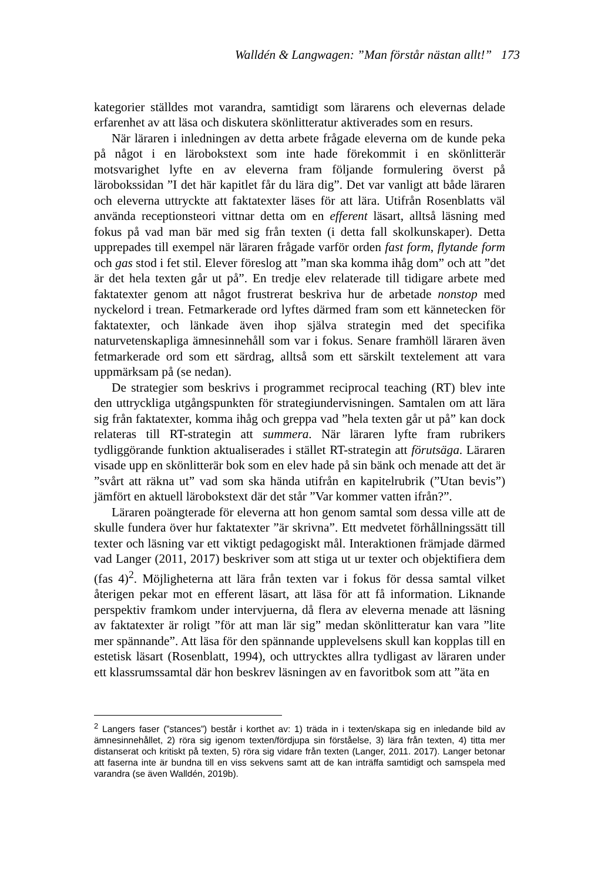Walldén & Langwagen: ”Man förstår nästan allt!” 173
kategorier ställdes mot varandra, samtidigt som lärarens och elevernas delade erfarenhet av att läsa och diskutera skönlitteratur aktiverades som en resurs.
När läraren i inledningen av detta arbete frågade eleverna om de kunde peka på något i en lärobokstext som inte hade förekommit i en skönlitterär motsvarighet lyfte en av eleverna fram följande formulering överst på lärobokssidan ”I det här kapitlet får du lära dig”. Det var vanligt att både läraren och eleverna uttryckte att faktatexter läses för att lära. Utifrån Rosenblatts väl använda receptionsteori vittnar detta om en efferent läsart, alltså läsning med fokus på vad man bär med sig från texten (i detta fall skolkunskaper). Detta upprepades till exempel när läraren frågade varför orden fast form, flytande form och gas stod i fet stil. Elever föreslog att ”man ska komma ihåg dom” och att ”det är det hela texten går ut på”. En tredje elev relaterade till tidigare arbete med faktatexter genom att något frustrerat beskriva hur de arbetade nonstop med nyckelord i trean. Fetmarkerade ord lyftes därmed fram som ett kännetecken för faktatexter, och länkade även ihop själva strategin med det specifika naturvetenskapliga ämnesinnehåll som var i fokus. Senare framhöll läraren även fetmarkerade ord som ett särdrag, alltså som ett särskilt textelement att vara uppmärksam på (se nedan).
De strategier som beskrivs i programmet reciprocal teaching (RT) blev inte den uttryckliga utgångspunkten för strategiundervisningen. Samtalen om att lära sig från faktatexter, komma ihåg och greppa vad ”hela texten går ut på” kan dock relateras till RT-strategin att summera. När läraren lyfte fram rubrikers tydliggörande funktion aktualiserades i stället RT-strategin att förutsäga. Läraren visade upp en skönlitterär bok som en elev hade på sin bänk och menade att det är ”svårt att räkna ut” vad som ska hända utifrån en kapitelrubrik (”Utan bevis”) jämfört en aktuell lärobokstext där det står ”Var kommer vatten ifrån?”.
Läraren poängterade för eleverna att hon genom samtal som dessa ville att de skulle fundera över hur faktatexter ”är skrivna”. Ett medvetet förhållningssätt till texter och läsning var ett viktigt pedagogiskt mål. Interaktionen främjade därmed vad Langer (2011, 2017) beskriver som att stiga ut ur texter och objektifiera dem (fas 4)<sup>2</sup>. Möjligheterna att lära från texten var i fokus för dessa samtal vilket återigen pekar mot en efferent läsart, att läsa för att få information. Liknande perspektiv framkom under intervjuerna, då flera av eleverna menade att läsning av faktatexter är roligt ”för att man lär sig” medan skönlitteratur kan vara ”lite mer spännande”. Att läsa för den spännande upplevelsens skull kan kopplas till en estetisk läsart (Rosenblatt, 1994), och uttrycktes allra tydligast av läraren under ett klassrumssamtal där hon beskrev läsningen av en favoritbok som att ”äta en
<sup>2</sup> Langers faser (”stances”) består i korthet av: 1) träda in i texten/skapa sig en inledande bild av ämnesinnehållet, 2) röra sig igenom texten/fördjupa sin förståelse, 3) lära från texten, 4) titta mer distanserat och kritiskt på texten, 5) röra sig vidare från texten (Langer, 2011. 2017). Langer betonar att faserna inte är bundna till en viss sekvens samt att de kan inträffa samtidigt och samspela med varandra (se även Walldén, 2019b).